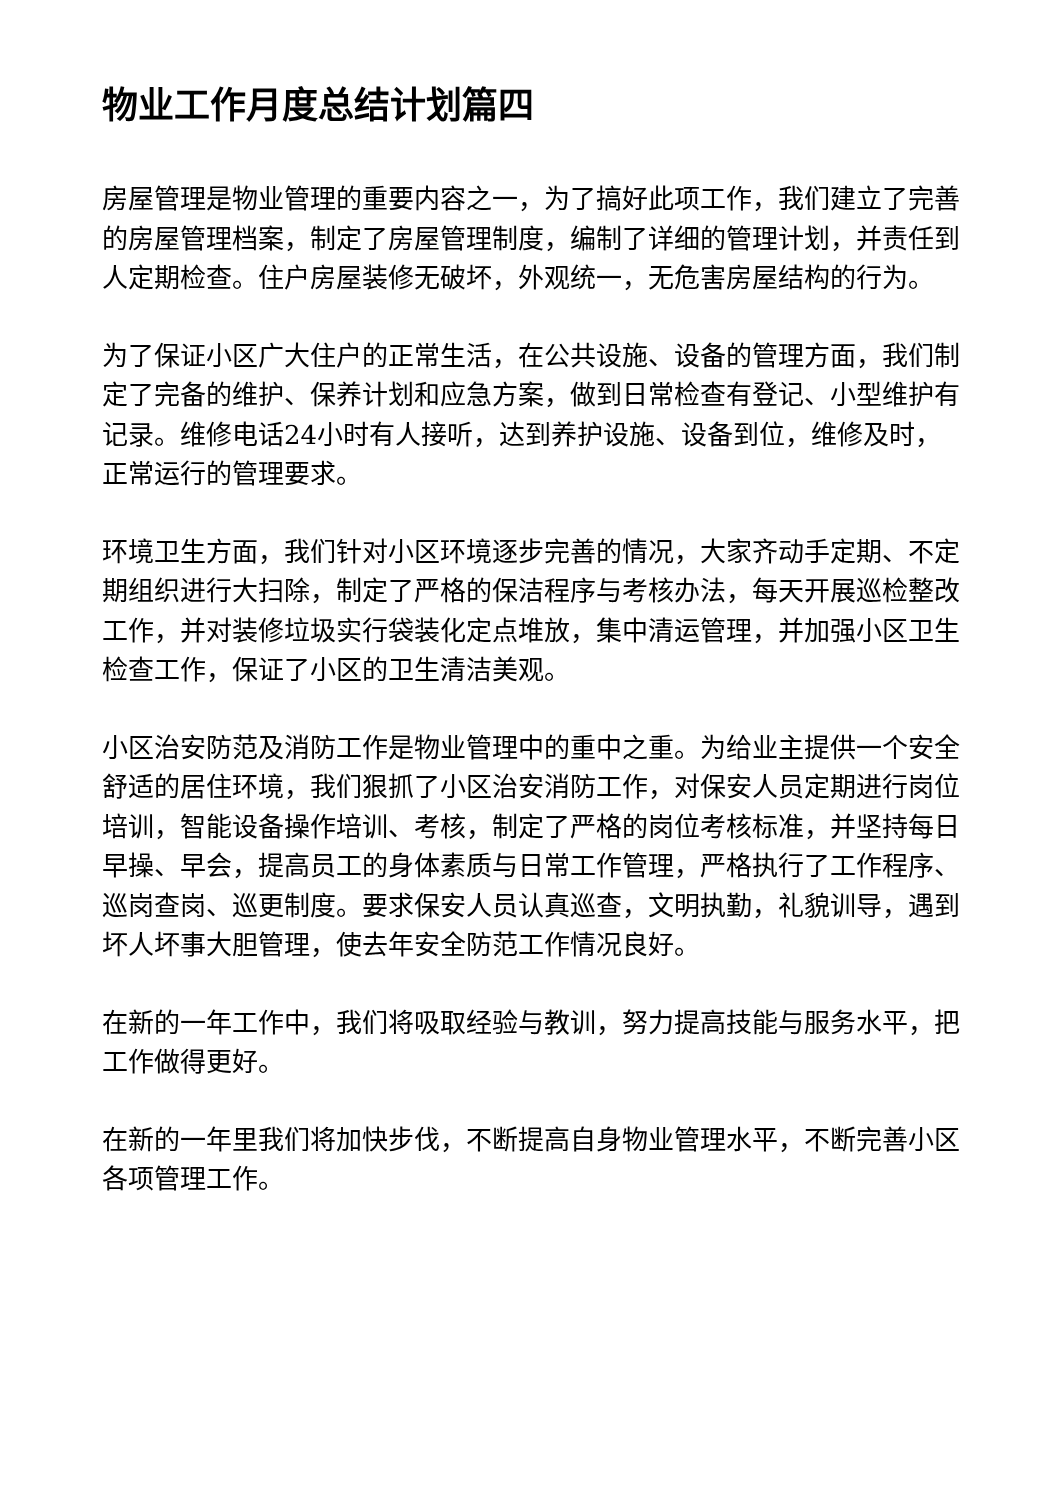物业工作月度总结计划篇四
房屋管理是物业管理的重要内容之一，为了搞好此项工作，我们建立了完善的房屋管理档案，制定了房屋管理制度，编制了详细的管理计划，并责任到人定期检查。住户房屋装修无破坏，外观统一，无危害房屋结构的行为。
为了保证小区广大住户的正常生活，在公共设施、设备的管理方面，我们制定了完备的维护、保养计划和应急方案，做到日常检查有登记、小型维护有记录。维修电话24小时有人接听，达到养护设施、设备到位，维修及时，正常运行的管理要求。
环境卫生方面，我们针对小区环境逐步完善的情况，大家齐动手定期、不定期组织进行大扫除，制定了严格的保洁程序与考核办法，每天开展巡检整改工作，并对装修垃圾实行袋装化定点堆放，集中清运管理，并加强小区卫生检查工作，保证了小区的卫生清洁美观。
小区治安防范及消防工作是物业管理中的重中之重。为给业主提供一个安全舒适的居住环境，我们狠抓了小区治安消防工作，对保安人员定期进行岗位培训，智能设备操作培训、考核，制定了严格的岗位考核标准，并坚持每日早操、早会，提高员工的身体素质与日常工作管理，严格执行了工作程序、巡岗查岗、巡更制度。要求保安人员认真巡查，文明执勤，礼貌训导，遇到坏人坏事大胆管理，使去年安全防范工作情况良好。
在新的一年工作中，我们将吸取经验与教训，努力提高技能与服务水平，把工作做得更好。
在新的一年里我们将加快步伐，不断提高自身物业管理水平，不断完善小区各项管理工作。